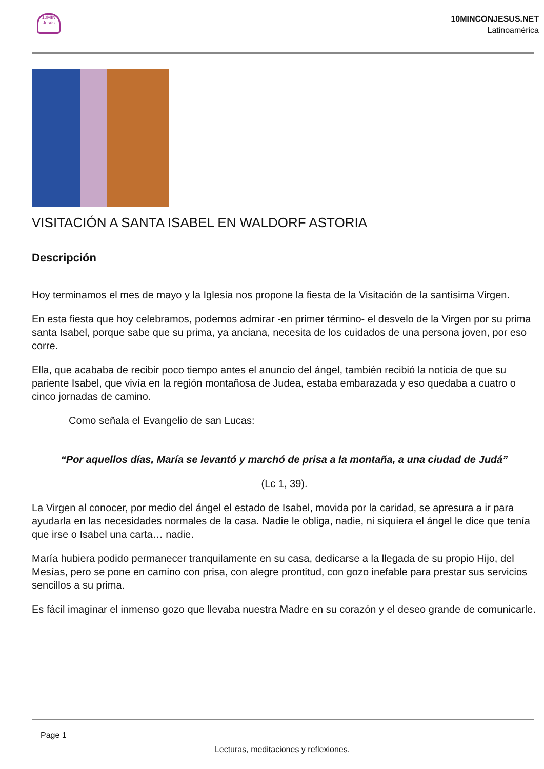10MIN Jesús
10MINCONJESUS.NET
Latinoamérica
VISITACIÓN A SANTA ISABEL EN WALDORF ASTORIA
Descripción
Hoy terminamos el mes de mayo y la Iglesia nos propone la fiesta de la Visitación de la santísima Virgen.
En esta fiesta que hoy celebramos, podemos admirar -en primer término- el desvelo de la Virgen por su prima santa Isabel, porque sabe que su prima, ya anciana, necesita de los cuidados de una persona joven, por eso corre.
Ella, que acababa de recibir poco tiempo antes el anuncio del ángel, también recibió la noticia de que su pariente Isabel, que vivía en la región montañosa de Judea, estaba embarazada y eso quedaba a cuatro o cinco jornadas de camino.
Como señala el Evangelio de san Lucas:
“Por aquellos días, María se levantó y marchó de prisa a la montaña, a una ciudad de Judá”
(Lc 1, 39).
La Virgen al conocer, por medio del ángel el estado de Isabel, movida por la caridad, se apresura a ir para ayudarla en las necesidades normales de la casa. Nadie le obliga, nadie, ni siquiera el ángel le dice que tenía que irse o Isabel una carta… nadie.
María hubiera podido permanecer tranquilamente en su casa, dedicarse a la llegada de su propio Hijo, del Mesías, pero se pone en camino con prisa, con alegre prontitud, con gozo inefable para prestar sus servicios sencillos a su prima.
Es fácil imaginar el inmenso gozo que llevaba nuestra Madre en su corazón y el deseo grande de comunicarle.
Page 1
Lecturas, meditaciones y reflexiones.